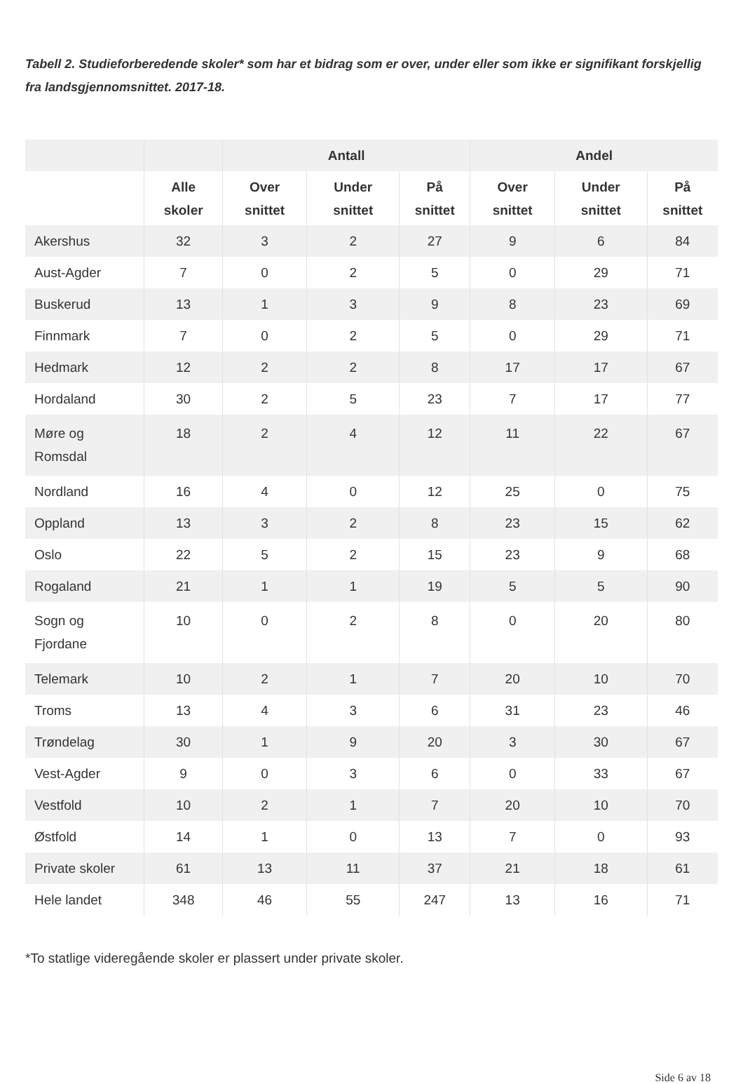Tabell 2. Studieforberedende skoler* som har et bidrag som er over, under eller som ikke er signifikant forskjellig fra landsgjennomsnittet. 2017-18.
| | | Antall | | | Andel | | |
| --- | --- | --- | --- | --- | --- | --- | --- |
| | Alle skoler | Over snittet | Under snittet | På snittet | Over snittet | Under snittet | På snittet |
| Akershus | 32 | 3 | 2 | 27 | 9 | 6 | 84 |
| Aust-Agder | 7 | 0 | 2 | 5 | 0 | 29 | 71 |
| Buskerud | 13 | 1 | 3 | 9 | 8 | 23 | 69 |
| Finnmark | 7 | 0 | 2 | 5 | 0 | 29 | 71 |
| Hedmark | 12 | 2 | 2 | 8 | 17 | 17 | 67 |
| Hordaland | 30 | 2 | 5 | 23 | 7 | 17 | 77 |
| Møre og Romsdal | 18 | 2 | 4 | 12 | 11 | 22 | 67 |
| Nordland | 16 | 4 | 0 | 12 | 25 | 0 | 75 |
| Oppland | 13 | 3 | 2 | 8 | 23 | 15 | 62 |
| Oslo | 22 | 5 | 2 | 15 | 23 | 9 | 68 |
| Rogaland | 21 | 1 | 1 | 19 | 5 | 5 | 90 |
| Sogn og Fjordane | 10 | 0 | 2 | 8 | 0 | 20 | 80 |
| Telemark | 10 | 2 | 1 | 7 | 20 | 10 | 70 |
| Troms | 13 | 4 | 3 | 6 | 31 | 23 | 46 |
| Trøndelag | 30 | 1 | 9 | 20 | 3 | 30 | 67 |
| Vest-Agder | 9 | 0 | 3 | 6 | 0 | 33 | 67 |
| Vestfold | 10 | 2 | 1 | 7 | 20 | 10 | 70 |
| Østfold | 14 | 1 | 0 | 13 | 7 | 0 | 93 |
| Private skoler | 61 | 13 | 11 | 37 | 21 | 18 | 61 |
| Hele landet | 348 | 46 | 55 | 247 | 13 | 16 | 71 |
*To statlige videregående skoler er plassert under private skoler.
Side 6 av 18